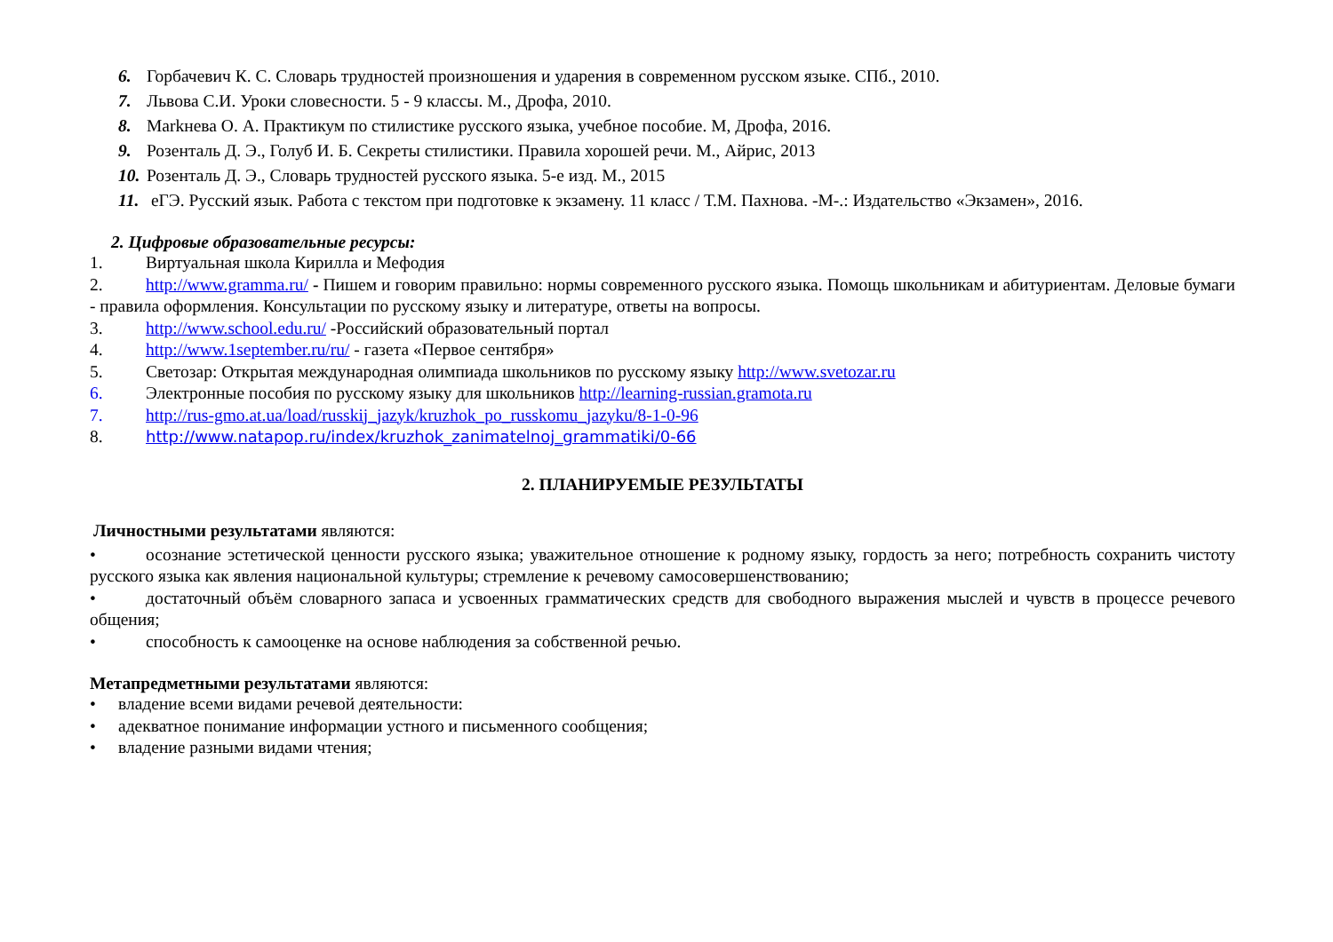6. Горбачевич К. С. Словарь трудностей произношения и ударения в современном русском языке. СПб., 2010.
7. Львова С.И. Уроки словесности. 5 - 9 классы. М., Дрофа, 2010.
8. Markнева О. А. Практикум по стилистике русского языка, учебное пособие. М, Дрофа, 2016.
9. Розенталь Д. Э., Голуб И. Б. Секреты стилистики. Правила хорошей речи. М., Айрис, 2013
10. Розенталь Д. Э., Словарь трудностей русского языка. 5-е изд. М., 2015
11. еГЭ. Русский язык. Работа с текстом при подготовке к экзамену. 11 класс / Т.М. Пахнова. -М-.: Издательство «Экзамен», 2016.
2. Цифровые образовательные ресурсы:
1. Виртуальная школа Кирилла и Мефодия
2. http://www.gramma.ru/ - Пишем и говорим правильно: нормы современного русского языка. Помощь школьникам и абитуриентам. Деловые бумаги - правила оформления. Консультации по русскому языку и литературе, ответы на вопросы.
3. http://www.school.edu.ru/ -Российский образовательный портал
4. http://www.1september.ru/ru/ - газета «Первое сентября»
5. Светозар: Открытая международная олимпиада школьников по русскому языку http://www.svetozar.ru
6. Электронные пособия по русскому языку для школьников http://learning-russian.gramota.ru
7. http://rus-gmo.at.ua/load/russkij_jazyk/kruzhok_po_russkomu_jazyku/8-1-0-96
8. http://www.natapop.ru/index/kruzhok_zanimatelnoj_grammatiki/0-66
2. ПЛАНИРУЕМЫЕ РЕЗУЛЬТАТЫ
Личностными результатами являются:
• осознание эстетической ценности русского языка; уважительное отношение к родному языку, гордость за него; потребность сохранить чистоту русского языка как явления национальной культуры; стремление к речевому самосовершенствованию;
• достаточный объём словарного запаса и усвоенных грамматических средств для свободного выражения мыслей и чувств в процессе речевого общения;
• способность к самооценке на основе наблюдения за собственной речью.
Метапредметными результатами являются:
• владение всеми видами речевой деятельности:
• адекватное понимание информации устного и письменного сообщения;
• владение разными видами чтения;